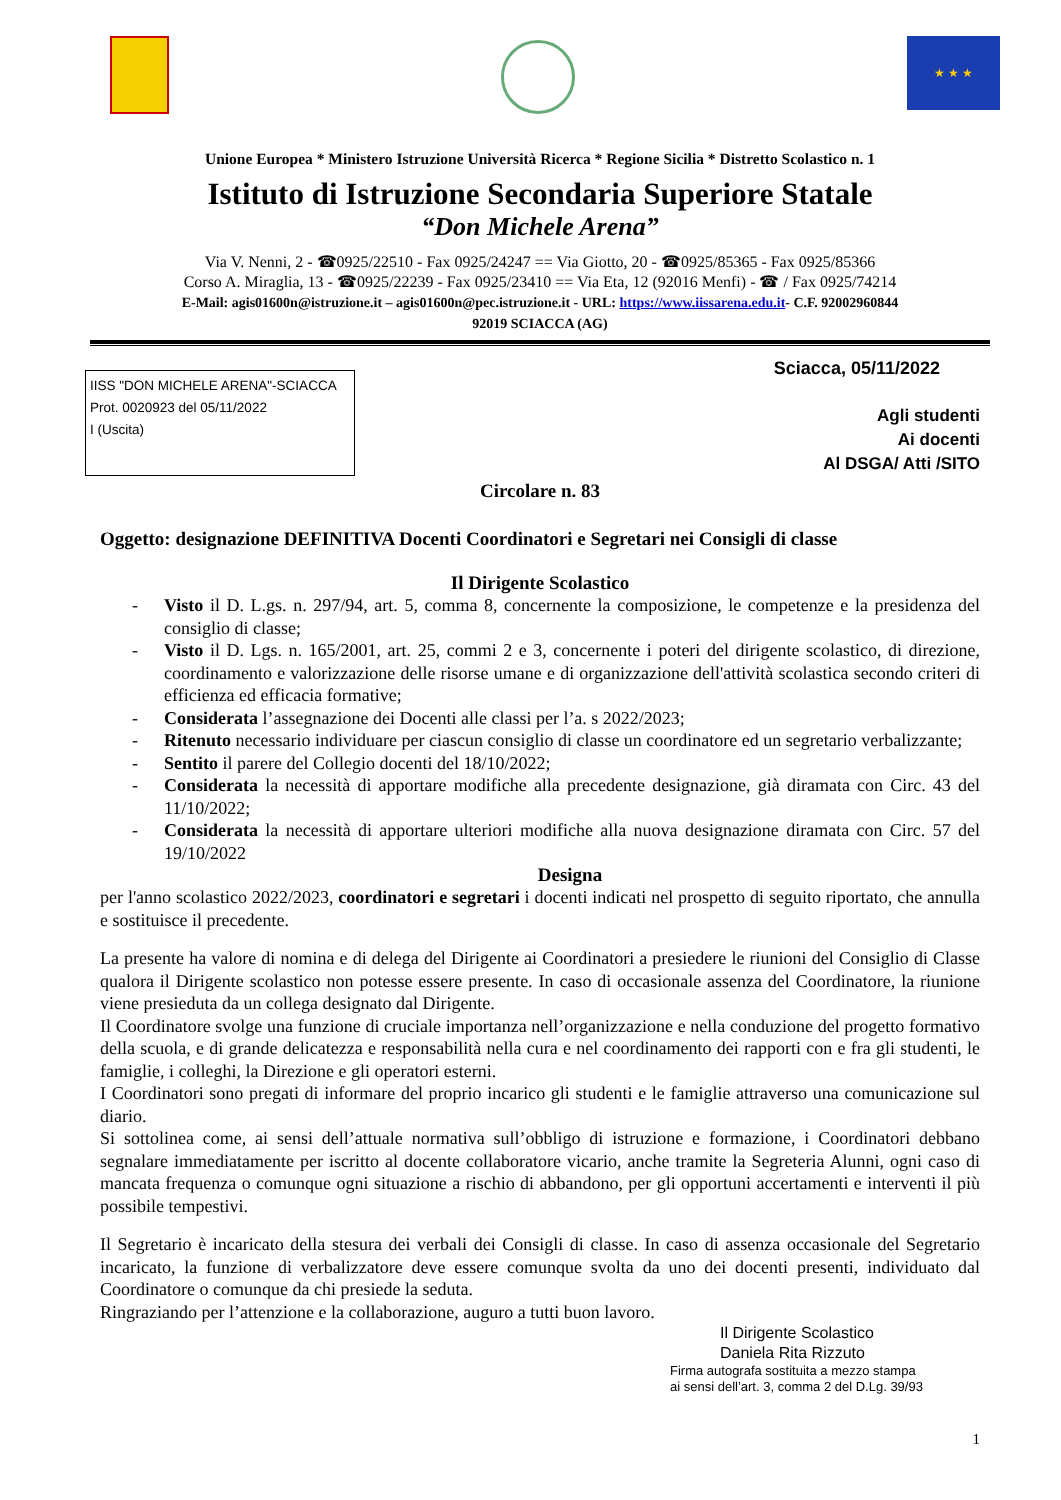★ ★ ★
Unione Europea * Ministero Istruzione Università Ricerca * Regione Sicilia * Distretto Scolastico n. 1
Istituto di Istruzione Secondaria Superiore Statale
“Don Michele Arena”
Via V. Nenni, 2 - ☎0925/22510 - Fax 0925/24247 == Via Giotto, 20 - ☎0925/85365 - Fax 0925/85366
Corso A. Miraglia, 13 - ☎0925/22239 - Fax 0925/23410 == Via Eta, 12 (92016 Menfi) - ☎ / Fax 0925/74214
E-Mail: agis01600n@istruzione.it – agis01600n@pec.istruzione.it - URL: https://www.iissarena.edu.it- C.F. 92002960844
92019 SCIACCA (AG)
IISS "DON MICHELE ARENA"-SCIACCA
Prot. 0020923 del 05/11/2022
I (Uscita)
Sciacca, 05/11/2022
Agli studenti
Ai docenti
Al DSGA/ Atti /SITO
Circolare n. 83
Oggetto: designazione DEFINITIVA Docenti Coordinatori e Segretari nei Consigli di classe
Il Dirigente Scolastico
- Visto il D. L.gs. n. 297/94, art. 5, comma 8, concernente la composizione, le competenze e la presidenza del consiglio di classe;
- Visto il D. Lgs. n. 165/2001, art. 25, commi 2 e 3, concernente i poteri del dirigente scolastico, di direzione, coordinamento e valorizzazione delle risorse umane e di organizzazione dell'attività scolastica secondo criteri di efficienza ed efficacia formative;
- Considerata l’assegnazione dei Docenti alle classi per l’a. s 2022/2023;
- Ritenuto necessario individuare per ciascun consiglio di classe un coordinatore ed un segretario verbalizzante;
- Sentito il parere del Collegio docenti del 18/10/2022;
- Considerata la necessità di apportare modifiche alla precedente designazione, già diramata con Circ. 43 del 11/10/2022;
- Considerata la necessità di apportare ulteriori modifiche alla nuova designazione diramata con Circ. 57 del 19/10/2022
Designa
per l'anno scolastico 2022/2023, coordinatori e segretari i docenti indicati nel prospetto di seguito riportato, che annulla e sostituisce il precedente.
La presente ha valore di nomina e di delega del Dirigente ai Coordinatori a presiedere le riunioni del Consiglio di Classe qualora il Dirigente scolastico non potesse essere presente. In caso di occasionale assenza del Coordinatore, la riunione viene presieduta da un collega designato dal Dirigente.
Il Coordinatore svolge una funzione di cruciale importanza nell’organizzazione e nella conduzione del progetto formativo della scuola, e di grande delicatezza e responsabilità nella cura e nel coordinamento dei rapporti con e fra gli studenti, le famiglie, i colleghi, la Direzione e gli operatori esterni.
I Coordinatori sono pregati di informare del proprio incarico gli studenti e le famiglie attraverso una comunicazione sul diario.
Si sottolinea come, ai sensi dell’attuale normativa sull’obbligo di istruzione e formazione, i Coordinatori debbano segnalare immediatamente per iscritto al docente collaboratore vicario, anche tramite la Segreteria Alunni, ogni caso di mancata frequenza o comunque ogni situazione a rischio di abbandono, per gli opportuni accertamenti e interventi il più possibile tempestivi.
Il Segretario è incaricato della stesura dei verbali dei Consigli di classe. In caso di assenza occasionale del Segretario incaricato, la funzione di verbalizzatore deve essere comunque svolta da uno dei docenti presenti, individuato dal Coordinatore o comunque da chi presiede la seduta.
Ringraziando per l’attenzione e la collaborazione, auguro a tutti buon lavoro.
Il Dirigente Scolastico
Daniela Rita Rizzuto
Firma autografa sostituita a mezzo stampa
ai sensi dell’art. 3, comma 2 del D.Lg. 39/93
1